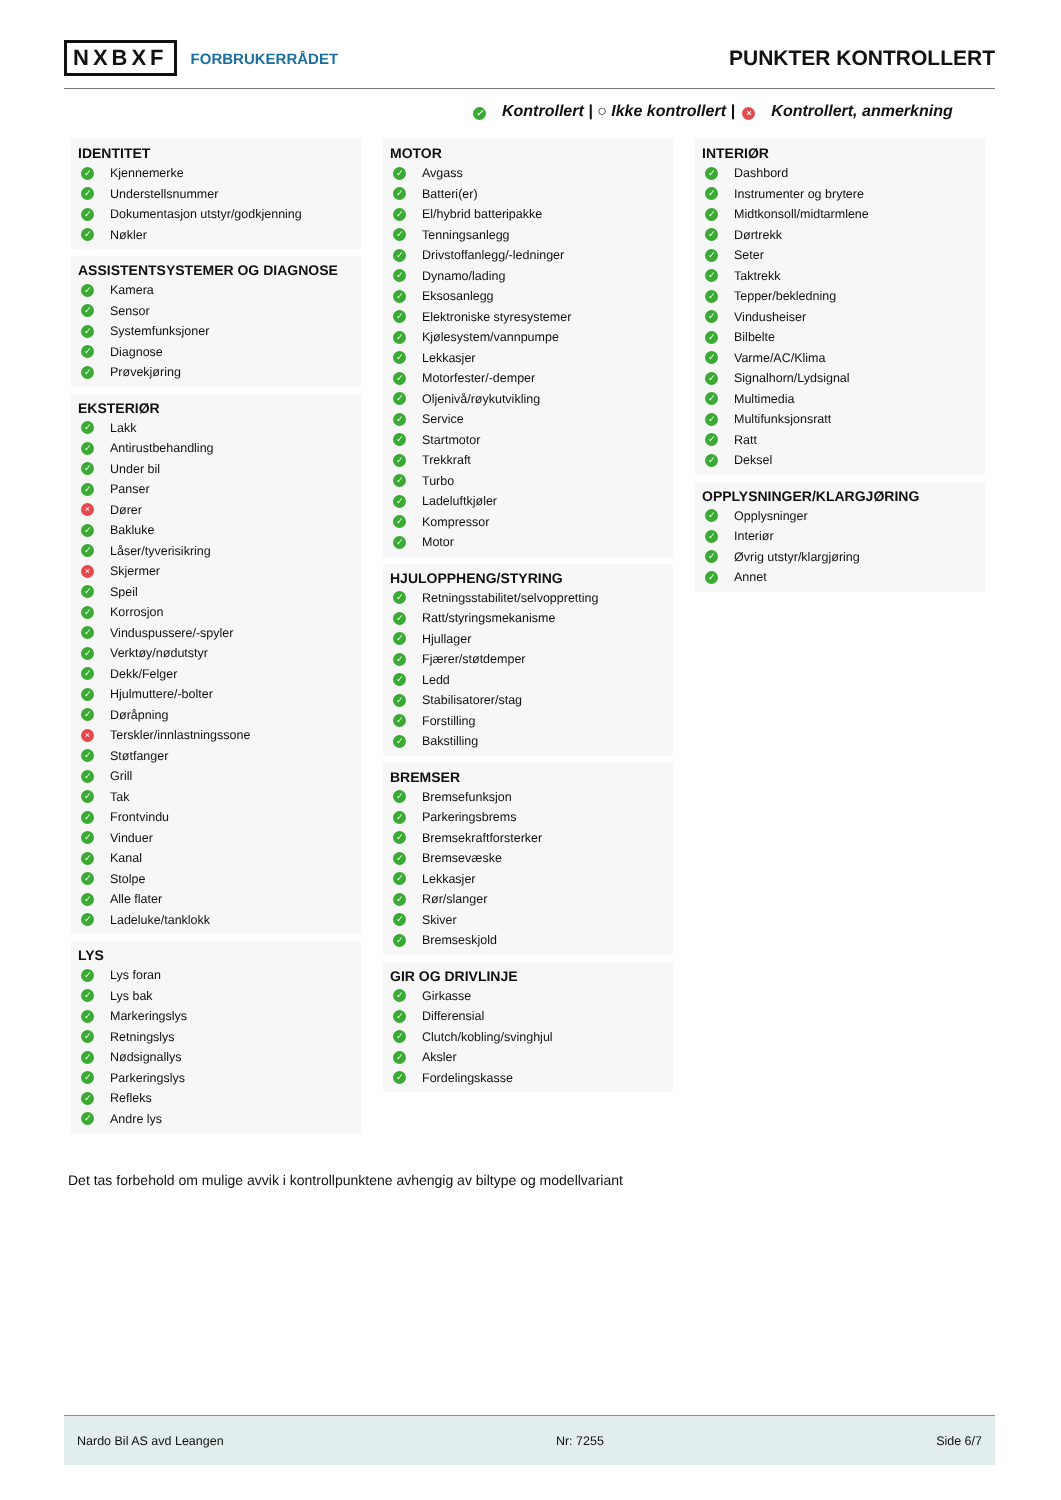NXBXF FORBRUKERRÅDET
PUNKTER KONTROLLERT
✓ Kontrollert | ○ Ikke kontrollert | × Kontrollert, anmerkning
IDENTITET
✓ Kjennemerke
✓ Understellsnummer
✓ Dokumentasjon utstyr/godkjenning
✓ Nøkler
ASSISTENTSYSTEMER OG DIAGNOSE
✓ Kamera
✓ Sensor
✓ Systemfunksjoner
✓ Diagnose
✓ Prøvekjøring
EKSTERIØR
✓ Lakk
✓ Antirustbehandling
✓ Under bil
✓ Panser
× Dører
✓ Bakluke
✓ Låser/tyverisikring
× Skjermer
✓ Speil
✓ Korrosjon
✓ Vinduspussere/-spyler
✓ Verktøy/nødutstyr
✓ Dekk/Felger
✓ Hjulmuttere/-bolter
✓ Døråpning
× Terskler/innlastningssone
✓ Støtfanger
✓ Grill
✓ Tak
✓ Frontvindu
✓ Vinduer
✓ Kanal
✓ Stolpe
✓ Alle flater
✓ Ladeluke/tanklokk
LYS
✓ Lys foran
✓ Lys bak
✓ Markeringslys
✓ Retningslys
✓ Nødsignallys
✓ Parkeringslys
✓ Refleks
✓ Andre lys
MOTOR
✓ Avgass
✓ Batteri(er)
✓ El/hybrid batteripakke
✓ Tenningsanlegg
✓ Drivstoffanlegg/-ledninger
✓ Dynamo/lading
✓ Eksosanlegg
✓ Elektroniske styresystemer
✓ Kjølesystem/vannpumpe
✓ Lekkasjer
✓ Motorfester/-demper
✓ Oljenivå/røykutvikling
✓ Service
✓ Startmotor
✓ Trekkraft
✓ Turbo
✓ Ladeluftkjøler
✓ Kompressor
✓ Motor
HJULOPPHENG/STYRING
✓ Retningsstabilitet/selvoppretting
✓ Ratt/styringsmekanisme
✓ Hjullager
✓ Fjærer/støtdemper
✓ Ledd
✓ Stabilisatorer/stag
✓ Forstilling
✓ Bakstilling
BREMSER
✓ Bremsefunksjon
✓ Parkeringsbrems
✓ Bremsekraftforsterker
✓ Bremsevæske
✓ Lekkasjer
✓ Rør/slanger
✓ Skiver
✓ Bremseskjold
GIR OG DRIVLINJE
✓ Girkasse
✓ Differensial
✓ Clutch/kobling/svinghjul
✓ Aksler
✓ Fordelingskasse
INTERIØR
✓ Dashbord
✓ Instrumenter og brytere
✓ Midtkonsoll/midtarmlene
✓ Dørtrekk
✓ Seter
✓ Taktrekk
✓ Tepper/bekledning
✓ Vindusheiser
✓ Bilbelte
✓ Varme/AC/Klima
✓ Signalhorn/Lydsignal
✓ Multimedia
✓ Multifunksjonsratt
✓ Ratt
✓ Deksel
OPPLYSNINGER/KLARGJØRING
✓ Opplysninger
✓ Interiør
✓ Øvrig utstyr/klargjøring
✓ Annet
Det tas forbehold om mulige avvik i kontrollpunktene avhengig av biltype og modellvariant
Nardo Bil AS avd Leangen Nr: 7255 Side 6/7